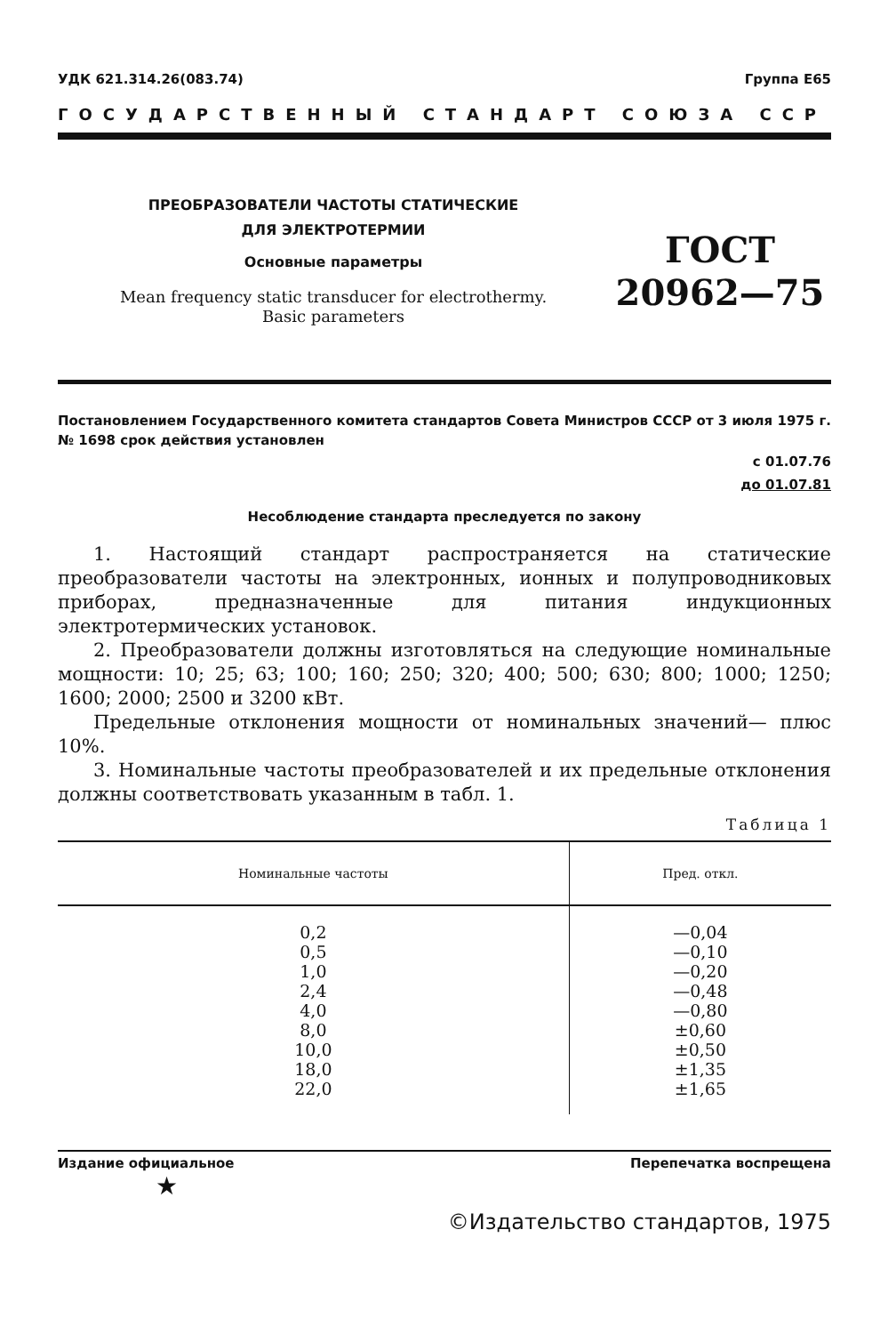УДК 621.314.26(083.74) Группа Е65
ГОСУДАРСТВЕННЫЙ СТАНДАРТ СОЮЗА ССР
ПРЕОБРАЗОВАТЕЛИ ЧАСТОТЫ СТАТИЧЕСКИЕ
ДЛЯ ЭЛЕКТРОТЕРМИИ
Основные параметры
Mean frequency static transducer for electrothermy.
Basic parameters
ГОСТ
20962—75
Постановлением Государственного комитета стандартов Совета Министров СССР от 3 июля 1975 г. № 1698 срок действия установлен
с 01.07.76
до 01.07.81
Несоблюдение стандарта преследуется по закону
1. Настоящий стандарт распространяется на статические преобразователи частоты на электронных, ионных и полупроводниковых приборах, предназначенные для питания индукционных электротермических установок.
2. Преобразователи должны изготовляться на следующие номинальные мощности: 10; 25; 63; 100; 160; 250; 320; 400; 500; 630; 800; 1000; 1250; 1600; 2000; 2500 и 3200 кВт.
Предельные отклонения мощности от номинальных значений— плюс 10%.
3. Номинальные частоты преобразователей и их предельные отклонения должны соответствовать указанным в табл. 1.
Таблица 1
| Номинальные частоты | Пред. откл. |
| --- | --- |
| 0,2 0,5 1,0 2,4 4,0 8,0 10,0 18,0 22,0 | —0,04 —0,10 —0,20 —0,48 —0,80 ±0,60 ±0,50 ±1,35 ±1,65 |
Издание официальное Перепечатка воспрещена
★
©Издательство стандартов, 1975